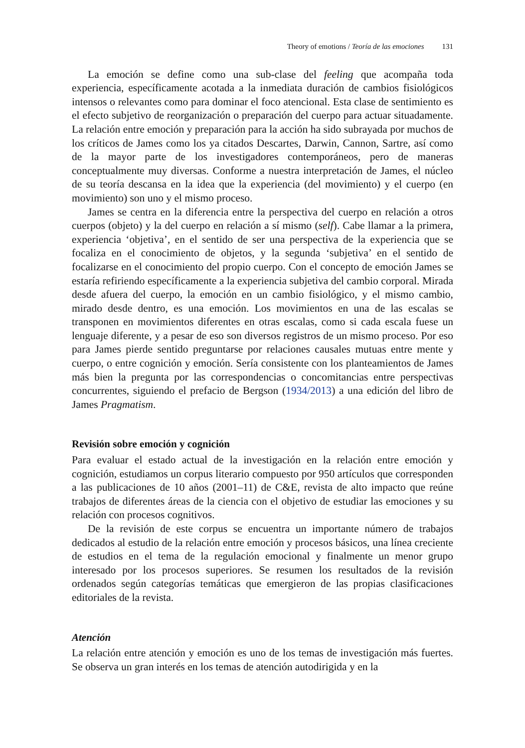Theory of emotions / Teoría de las emociones 131
La emoción se define como una sub-clase del feeling que acompaña toda experiencia, específicamente acotada a la inmediata duración de cambios fisiológicos intensos o relevantes como para dominar el foco atencional. Esta clase de sentimiento es el efecto subjetivo de reorganización o preparación del cuerpo para actuar situadamente. La relación entre emoción y preparación para la acción ha sido subrayada por muchos de los críticos de James como los ya citados Descartes, Darwin, Cannon, Sartre, así como de la mayor parte de los investigadores contemporáneos, pero de maneras conceptualmente muy diversas. Conforme a nuestra interpretación de James, el núcleo de su teoría descansa en la idea que la experiencia (del movimiento) y el cuerpo (en movimiento) son uno y el mismo proceso.
James se centra en la diferencia entre la perspectiva del cuerpo en relación a otros cuerpos (objeto) y la del cuerpo en relación a sí mismo (self). Cabe llamar a la primera, experiencia ‘objetiva’, en el sentido de ser una perspectiva de la experiencia que se focaliza en el conocimiento de objetos, y la segunda ‘subjetiva’ en el sentido de focalizarse en el conocimiento del propio cuerpo. Con el concepto de emoción James se estaría refiriendo específicamente a la experiencia subjetiva del cambio corporal. Mirada desde afuera del cuerpo, la emoción en un cambio fisiológico, y el mismo cambio, mirado desde dentro, es una emoción. Los movimientos en una de las escalas se transponen en movimientos diferentes en otras escalas, como si cada escala fuese un lenguaje diferente, y a pesar de eso son diversos registros de un mismo proceso. Por eso para James pierde sentido preguntarse por relaciones causales mutuas entre mente y cuerpo, o entre cognición y emoción. Sería consistente con los planteamientos de James más bien la pregunta por las correspondencias o concomitancias entre perspectivas concurrentes, siguiendo el prefacio de Bergson (1934/2013) a una edición del libro de James Pragmatism.
Revisión sobre emoción y cognición
Para evaluar el estado actual de la investigación en la relación entre emoción y cognición, estudiamos un corpus literario compuesto por 950 artículos que corresponden a las publicaciones de 10 años (2001–11) de C&E, revista de alto impacto que reúne trabajos de diferentes áreas de la ciencia con el objetivo de estudiar las emociones y su relación con procesos cognitivos.
De la revisión de este corpus se encuentra un importante número de trabajos dedicados al estudio de la relación entre emoción y procesos básicos, una línea creciente de estudios en el tema de la regulación emocional y finalmente un menor grupo interesado por los procesos superiores. Se resumen los resultados de la revisión ordenados según categorías temáticas que emergieron de las propias clasificaciones editoriales de la revista.
Atención
La relación entre atención y emoción es uno de los temas de investigación más fuertes. Se observa un gran interés en los temas de atención autodirigida y en la